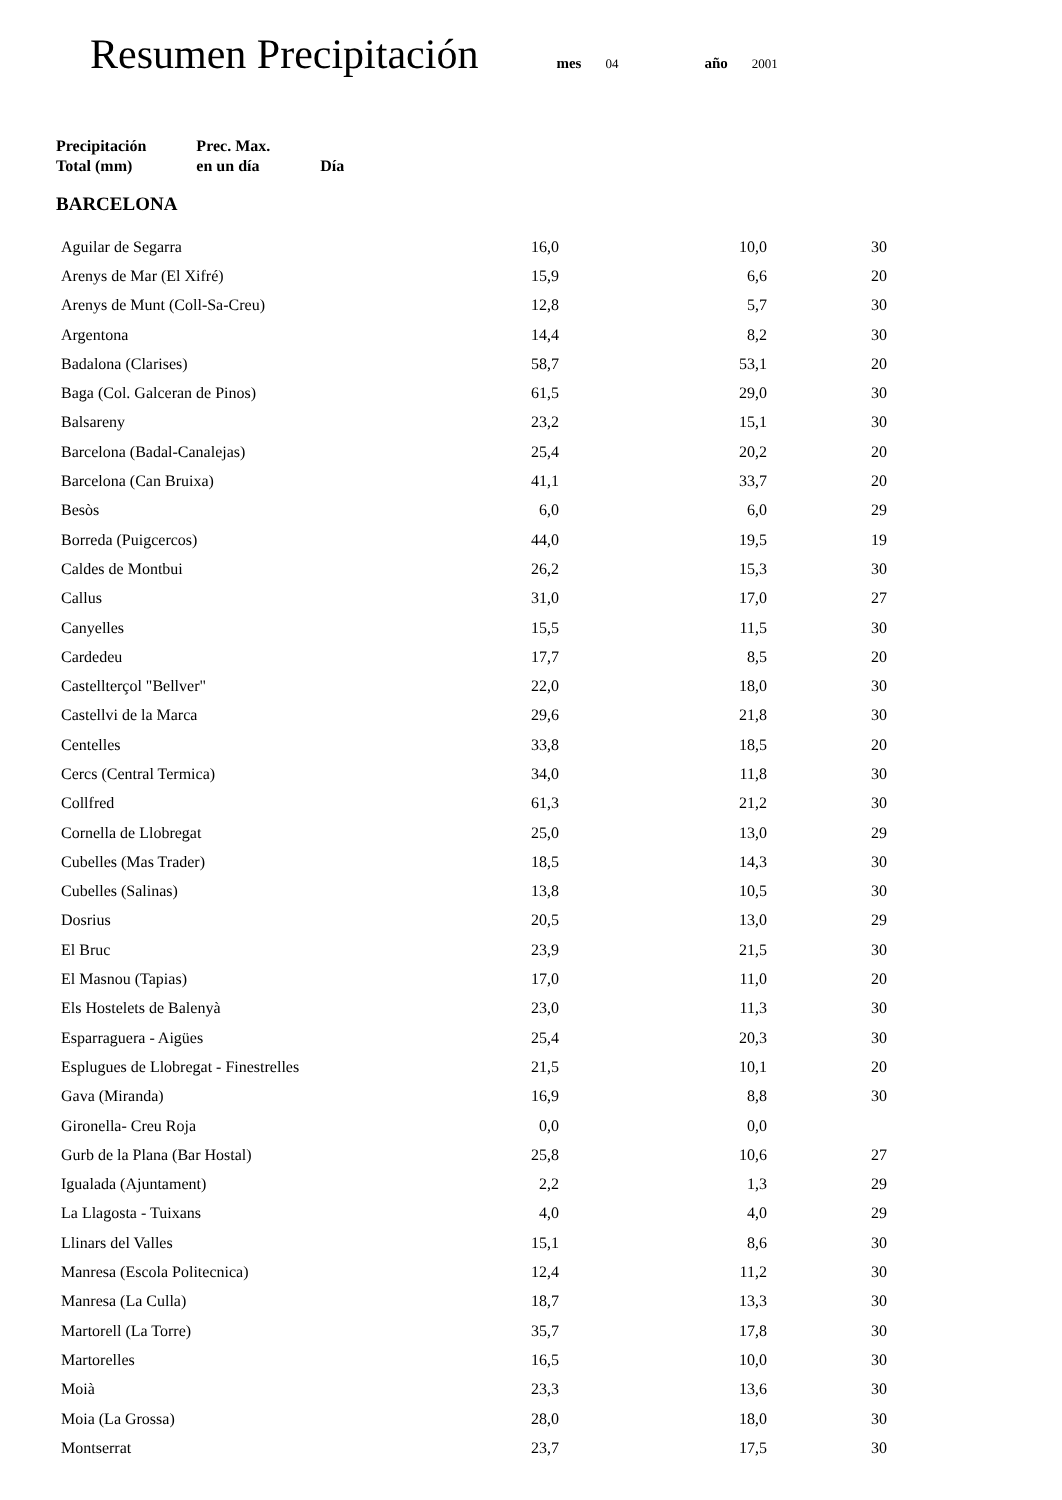Resumen Precipitación mes 04 año 2001
| | Precipitación Total (mm) | Prec. Max. en un día | Día |
| --- | --- | --- | --- |
| BARCELONA | | | |
| Aguilar de Segarra | 16,0 | 10,0 | 30 |
| Arenys de Mar (El Xifré) | 15,9 | 6,6 | 20 |
| Arenys de Munt (Coll-Sa-Creu) | 12,8 | 5,7 | 30 |
| Argentona | 14,4 | 8,2 | 30 |
| Badalona (Clarises) | 58,7 | 53,1 | 20 |
| Baga (Col. Galceran de Pinos) | 61,5 | 29,0 | 30 |
| Balsareny | 23,2 | 15,1 | 30 |
| Barcelona (Badal-Canalejas) | 25,4 | 20,2 | 20 |
| Barcelona (Can Bruixa) | 41,1 | 33,7 | 20 |
| Besòs | 6,0 | 6,0 | 29 |
| Borreda (Puigcercos) | 44,0 | 19,5 | 19 |
| Caldes de Montbui | 26,2 | 15,3 | 30 |
| Callus | 31,0 | 17,0 | 27 |
| Canyelles | 15,5 | 11,5 | 30 |
| Cardedeu | 17,7 | 8,5 | 20 |
| Castellterçol "Bellver" | 22,0 | 18,0 | 30 |
| Castellvi de la Marca | 29,6 | 21,8 | 30 |
| Centelles | 33,8 | 18,5 | 20 |
| Cercs (Central Termica) | 34,0 | 11,8 | 30 |
| Collfred | 61,3 | 21,2 | 30 |
| Cornella de Llobregat | 25,0 | 13,0 | 29 |
| Cubelles (Mas Trader) | 18,5 | 14,3 | 30 |
| Cubelles (Salinas) | 13,8 | 10,5 | 30 |
| Dosrius | 20,5 | 13,0 | 29 |
| El Bruc | 23,9 | 21,5 | 30 |
| El Masnou (Tapias) | 17,0 | 11,0 | 20 |
| Els Hostelets de Balenyà | 23,0 | 11,3 | 30 |
| Esparraguera - Aigües | 25,4 | 20,3 | 30 |
| Esplugues de Llobregat - Finestrelles | 21,5 | 10,1 | 20 |
| Gava (Miranda) | 16,9 | 8,8 | 30 |
| Gironella- Creu Roja | 0,0 | 0,0 | |
| Gurb de la Plana (Bar Hostal) | 25,8 | 10,6 | 27 |
| Igualada (Ajuntament) | 2,2 | 1,3 | 29 |
| La Llagosta - Tuixans | 4,0 | 4,0 | 29 |
| Llinars del Valles | 15,1 | 8,6 | 30 |
| Manresa (Escola Politecnica) | 12,4 | 11,2 | 30 |
| Manresa (La Culla) | 18,7 | 13,3 | 30 |
| Martorell (La Torre) | 35,7 | 17,8 | 30 |
| Martorelles | 16,5 | 10,0 | 30 |
| Moià | 23,3 | 13,6 | 30 |
| Moia (La Grossa) | 28,0 | 18,0 | 30 |
| Montserrat | 23,7 | 17,5 | 30 |